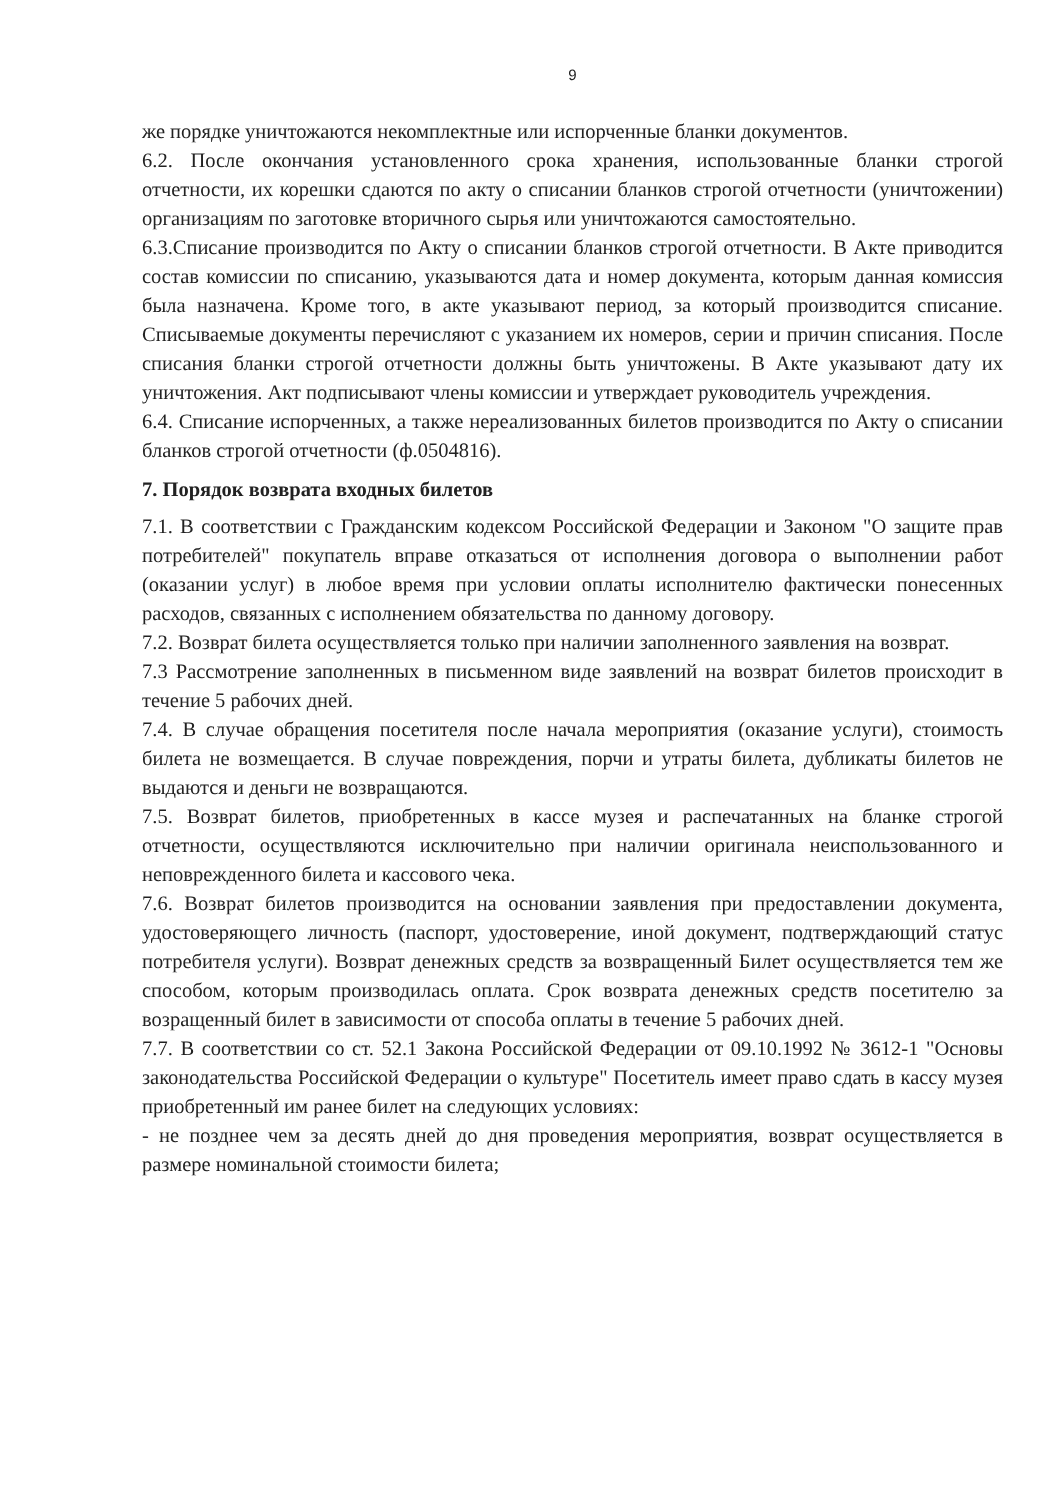9
же порядке уничтожаются некомплектные или испорченные бланки документов.
6.2. После окончания установленного срока хранения, использованные бланки строгой отчетности, их корешки сдаются по акту о списании бланков строгой отчетности (уничтожении) организациям по заготовке вторичного сырья или уничтожаются самостоятельно.
6.3.Списание производится по Акту о списании бланков строгой отчетности. В Акте приводится состав комиссии по списанию, указываются дата и номер документа, которым данная комиссия была назначена. Кроме того, в акте указывают период, за который производится списание. Списываемые документы перечисляют с указанием их номеров, серии и причин списания. После списания бланки строгой отчетности должны быть уничтожены. В Акте указывают дату их уничтожения. Акт подписывают члены комиссии и утверждает руководитель учреждения.
6.4. Списание испорченных, а также нереализованных билетов производится по Акту о списании бланков строгой отчетности (ф.0504816).
7. Порядок возврата входных билетов
7.1. В соответствии с Гражданским кодексом Российской Федерации и Законом "О защите прав потребителей" покупатель вправе отказаться от исполнения договора о выполнении работ (оказании услуг) в любое время при условии оплаты исполнителю фактически понесенных расходов, связанных с исполнением обязательства по данному договору.
7.2. Возврат билета осуществляется только при наличии заполненного заявления на возврат.
7.3 Рассмотрение заполненных в письменном виде заявлений на возврат билетов происходит в течение 5 рабочих дней.
7.4. В случае обращения посетителя после начала мероприятия (оказание услуги), стоимость билета не возмещается. В случае повреждения, порчи и утраты билета, дубликаты билетов не выдаются и деньги не возвращаются.
7.5. Возврат билетов, приобретенных в кассе музея и распечатанных на бланке строгой отчетности, осуществляются исключительно при наличии оригинала неиспользованного и неповрежденного билета и кассового чека.
7.6. Возврат билетов производится на основании заявления при предоставлении документа, удостоверяющего личность (паспорт, удостоверение, иной документ, подтверждающий статус потребителя услуги). Возврат денежных средств за возвращенный Билет осуществляется тем же способом, которым производилась оплата. Срок возврата денежных средств посетителю за возращенный билет в зависимости от способа оплаты в течение 5 рабочих дней.
7.7. В соответствии со ст. 52.1 Закона Российской Федерации от 09.10.1992 № 3612-1 "Основы законодательства Российской Федерации о культуре" Посетитель имеет право сдать в кассу музея приобретенный им ранее билет на следующих условиях:
- не позднее чем за десять дней до дня проведения мероприятия, возврат осуществляется в размере номинальной стоимости билета;